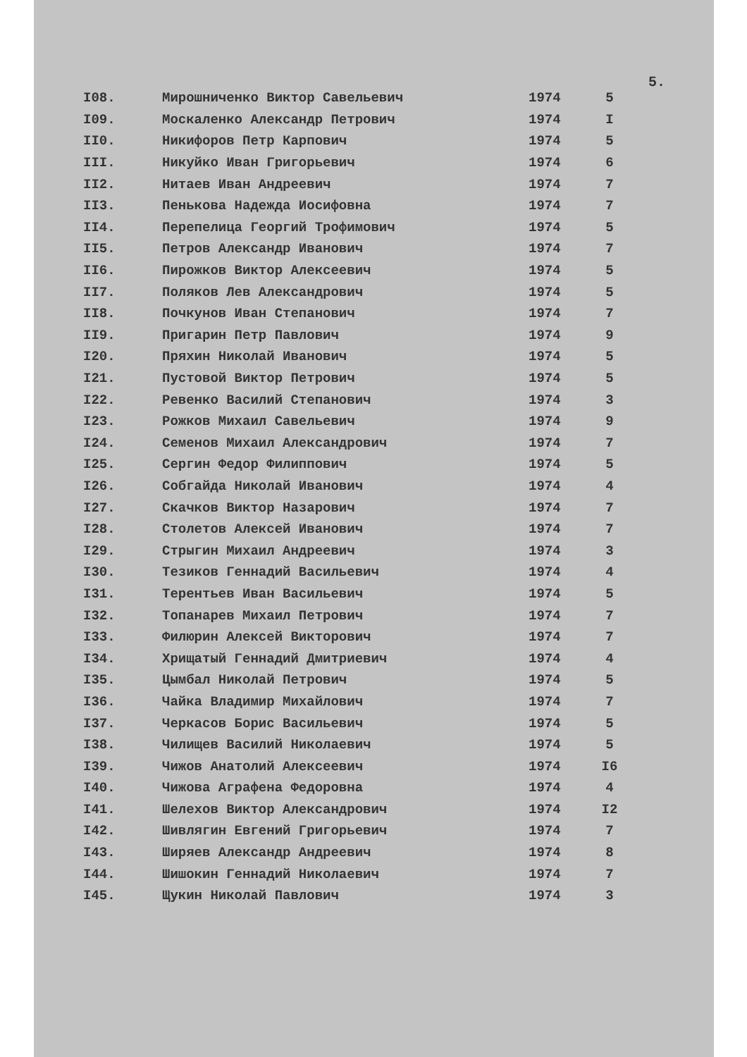5.
| I08. | Мирошниченко Виктор Савельевич | 1974 | 5 |
| I09. | Москаленко Александр Петрович | 1974 | I |
| II0. | Никифоров Петр Карпович | 1974 | 5 |
| III. | Никуйко Иван Григорьевич | 1974 | 6 |
| II2. | Нитаев Иван Андреевич | 1974 | 7 |
| II3. | Пенькова Надежда Иосифовна | 1974 | 7 |
| II4. | Перепелица Георгий Трофимович | 1974 | 5 |
| II5. | Петров Александр Иванович | 1974 | 7 |
| II6. | Пирожков Виктор Алексеевич | 1974 | 5 |
| II7. | Поляков Лев Александрович | 1974 | 5 |
| II8. | Почкунов Иван Степанович | 1974 | 7 |
| II9. | Пригарин Петр Павлович | 1974 | 9 |
| I20. | Пряхин Николай Иванович | 1974 | 5 |
| I21. | Пустовой Виктор Петрович | 1974 | 5 |
| I22. | Ревенко Василий Степанович | 1974 | 3 |
| I23. | Рожков Михаил Савельевич | 1974 | 9 |
| I24. | Семенов Михаил Александрович | 1974 | 7 |
| I25. | Сергин Федор Филиппович | 1974 | 5 |
| I26. | Собгайда Николай Иванович | 1974 | 4 |
| I27. | Скачков Виктор Назарович | 1974 | 7 |
| I28. | Столетов Алексей Иванович | 1974 | 7 |
| I29. | Стрыгин Михаил Андреевич | 1974 | 3 |
| I30. | Тезиков Геннадий Васильевич | 1974 | 4 |
| I31. | Терентьев Иван Васильевич | 1974 | 5 |
| I32. | Топанарев Михаил Петрович | 1974 | 7 |
| I33. | Филюрин Алексей Викторович | 1974 | 7 |
| I34. | Хрищатый Геннадий Дмитриевич | 1974 | 4 |
| I35. | Цымбал Николай Петрович | 1974 | 5 |
| I36. | Чайка Владимир Михайлович | 1974 | 7 |
| I37. | Черкасов Борис Васильевич | 1974 | 5 |
| I38. | Чилищев Василий Николаевич | 1974 | 5 |
| I39. | Чижов Анатолий Алексеевич | 1974 | I6 |
| I40. | Чижова Аграфена Федоровна | 1974 | 4 |
| I41. | Шелехов Виктор Александрович | 1974 | I2 |
| I42. | Шивлягин Евгений Григорьевич | 1974 | 7 |
| I43. | Ширяев Александр Андреевич | 1974 | 8 |
| I44. | Шишокин Геннадий Николаевич | 1974 | 7 |
| I45. | Щукин Николай Павлович | 1974 | 3 |